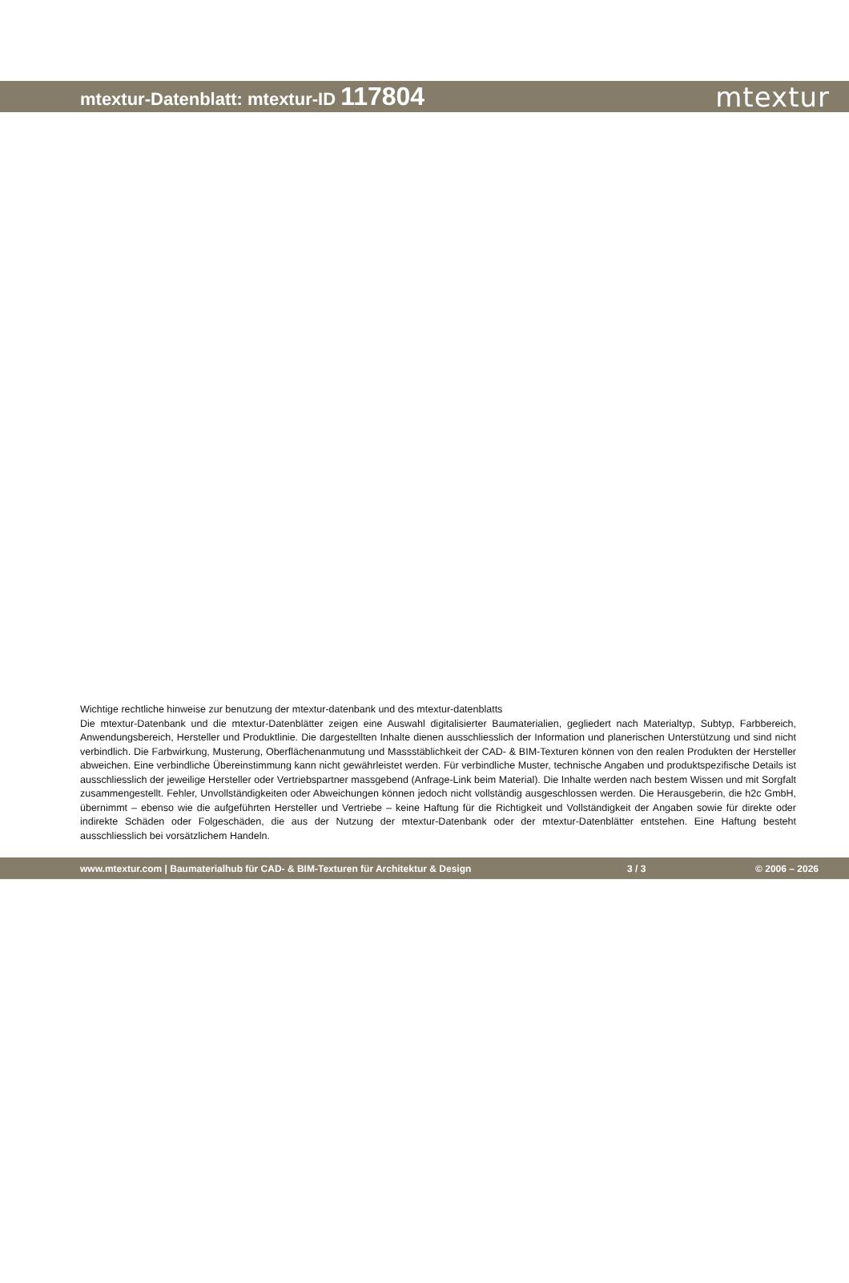mtextur-Datenblatt: mtextur-ID 117804
mtextur
Wichtige rechtliche hinweise zur benutzung der mtextur-datenbank und des mtextur-datenblatts
Die mtextur-Datenbank und die mtextur-Datenblätter zeigen eine Auswahl digitalisierter Baumaterialien, gegliedert nach Materialtyp, Subtyp, Farbbereich, Anwendungsbereich, Hersteller und Produktlinie. Die dargestellten Inhalte dienen ausschliesslich der Information und planerischen Unterstützung und sind nicht verbindlich. Die Farbwirkung, Musterung, Oberflächenanmutung und Massstäblichkeit der CAD- & BIM-Texturen können von den realen Produkten der Hersteller abweichen. Eine verbindliche Übereinstimmung kann nicht gewährleistet werden. Für verbindliche Muster, technische Angaben und produktspezifische Details ist ausschliesslich der jeweilige Hersteller oder Vertriebspartner massgebend (Anfrage-Link beim Material). Die Inhalte werden nach bestem Wissen und mit Sorgfalt zusammengestellt. Fehler, Unvollständigkeiten oder Abweichungen können jedoch nicht vollständig ausgeschlossen werden. Die Herausgeberin, die h2c GmbH, übernimmt – ebenso wie die aufgeführten Hersteller und Vertriebe – keine Haftung für die Richtigkeit und Vollständigkeit der Angaben sowie für direkte oder indirekte Schäden oder Folgeschäden, die aus der Nutzung der mtextur-Datenbank oder der mtextur-Datenblätter entstehen. Eine Haftung besteht ausschliesslich bei vorsätzlichem Handeln.
www.mtextur.com | Baumaterialhub für CAD- & BIM-Texturen für Architektur & Design 3 / 3 © 2006 – 2026